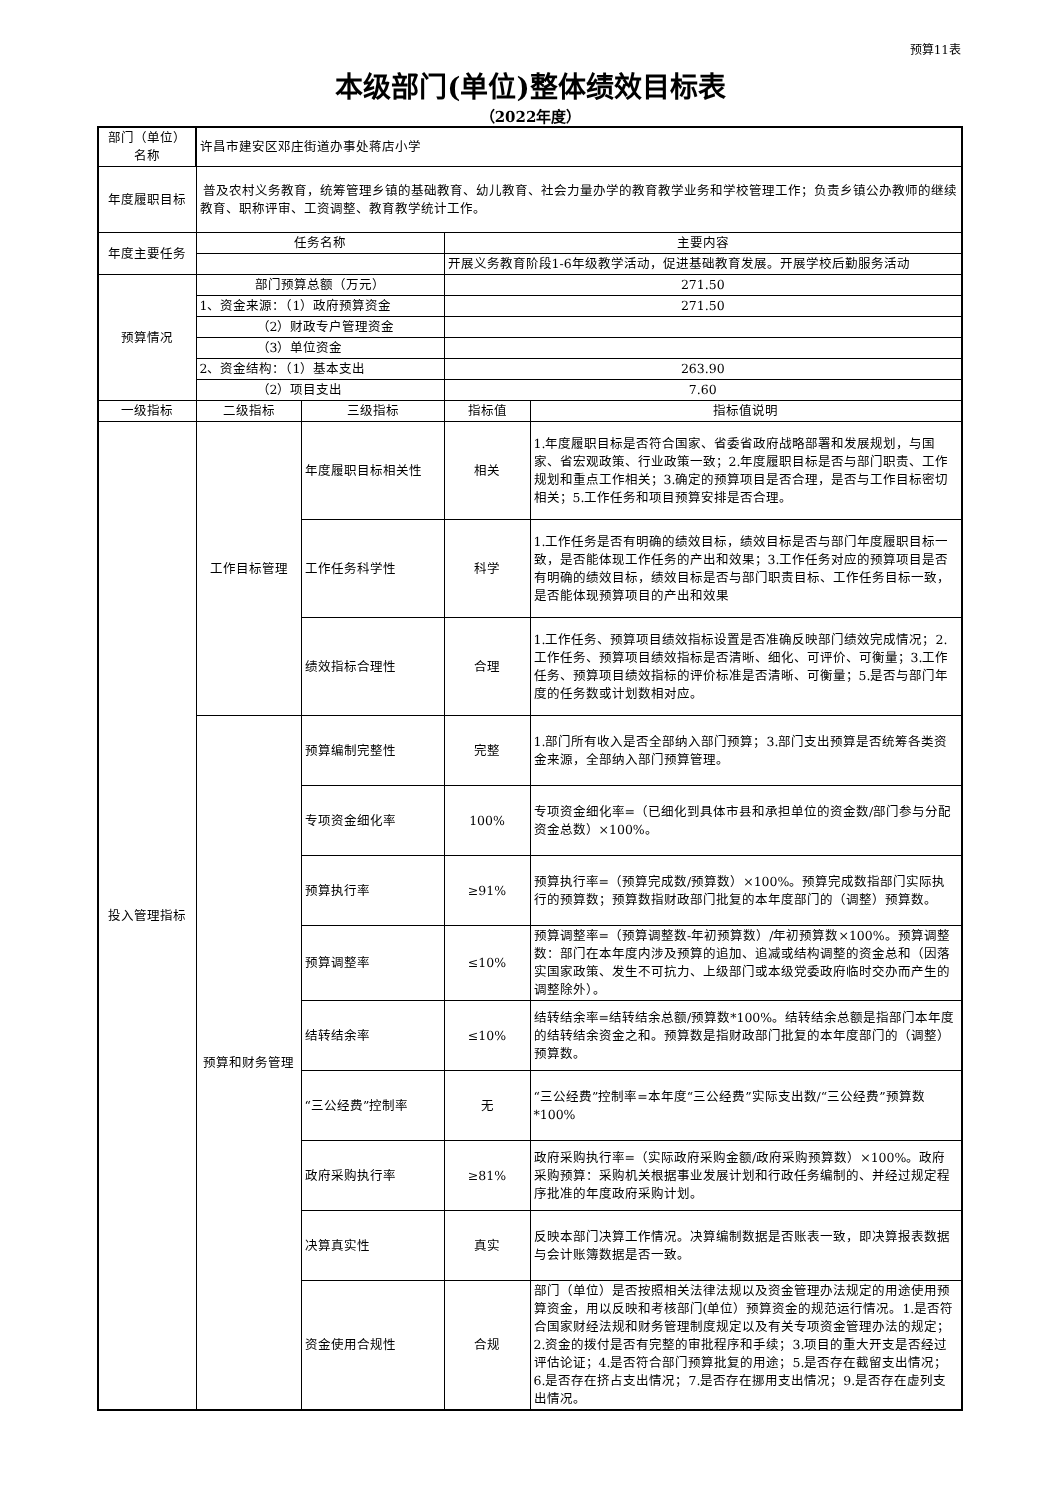预算11表
本级部门(单位)整体绩效目标表
（2022年度）
| 部门（单位）名称 | 许昌市建安区邓庄街道办事处蒋店小学 | | | |
| 年度履职目标 | 普及农村义务教育，统筹管理乡镇的基础教育、幼儿教育、社会力量办学的教育教学业务和学校管理工作；负责乡镇公办教师的继续教育、职称评审、工资调整、教育教学统计工作。 | | | |
| 年度主要任务 | 任务名称 | | 主要内容 | |
| | | | 开展义务教育阶段1-6年级教学活动，促进基础教育发展。开展学校后勤服务活动 | |
| 预算情况 | 部门预算总额（万元） | | 271.50 | |
| | 1、资金来源：（1）政府预算资金 | | 271.50 | |
| | （2）财政专户管理资金 | | | |
| | （3）单位资金 | | | |
| | 2、资金结构：（1）基本支出 | | 263.90 | |
| | （2）项目支出 | | 7.60 | |
| 一级指标 | 二级指标 | 三级指标 | 指标值 | 指标值说明 |
| 投入管理指标 | 工作目标管理 | 年度履职目标相关性 | 相关 | 1.年度履职目标是否符合国家、省委省政府战略部署和发展规划，与国家、省宏观政策、行业政策一致；2.年度履职目标是否与部门职责、工作规划和重点工作相关；3.确定的预算项目是否合理，是否与工作目标密切相关；5.工作任务和项目预算安排是否合理。 |
| | | 工作任务科学性 | 科学 | 1.工作任务是否有明确的绩效目标，绩效目标是否与部门年度履职目标一致，是否能体现工作任务的产出和效果；3.工作任务对应的预算项目是否有明确的绩效目标，绩效目标是否与部门职责目标、工作任务目标一致，是否能体现预算项目的产出和效果 |
| | | 绩效指标合理性 | 合理 | 1.工作任务、预算项目绩效指标设置是否准确反映部门绩效完成情况；2.工作任务、预算项目绩效指标是否清晰、细化、可评价、可衡量；3.工作任务、预算项目绩效指标的评价标准是否清晰、可衡量；5.是否与部门年度的任务数或计划数相对应。 |
| | 预算和财务管理 | 预算编制完整性 | 完整 | 1.部门所有收入是否全部纳入部门预算；3.部门支出预算是否统筹各类资金来源，全部纳入部门预算管理。 |
| | | 专项资金细化率 | 100% | 专项资金细化率=（已细化到具体市县和承担单位的资金数/部门参与分配资金总数）×100%。 |
| | | 预算执行率 | ≥91% | 预算执行率=（预算完成数/预算数）×100%。预算完成数指部门实际执行的预算数；预算数指财政部门批复的本年度部门的（调整）预算数。 |
| | | 预算调整率 | ≤10% | 预算调整率=（预算调整数-年初预算数）/年初预算数×100%。预算调整数：部门在本年度内涉及预算的追加、追减或结构调整的资金总和（因落实国家政策、发生不可抗力、上级部门或本级党委政府临时交办而产生的调整除外）。 |
| | | 结转结余率 | ≤10% | 结转结余率=结转结余总额/预算数*100%。结转结余总额是指部门本年度的结转结余资金之和。预算数是指财政部门批复的本年度部门的（调整）预算数。 |
| | | “三公经费”控制率 | 无 | “三公经费”控制率=本年度“三公经费”实际支出数/“三公经费”预算数*100% |
| | | 政府采购执行率 | ≥81% | 政府采购执行率=（实际政府采购金额/政府采购预算数）×100%。政府采购预算：采购机关根据事业发展计划和行政任务编制的、并经过规定程序批准的年度政府采购计划。 |
| | | 决算真实性 | 真实 | 反映本部门决算工作情况。决算编制数据是否账表一致，即决算报表数据与会计账簿数据是否一致。 |
| | | 资金使用合规性 | 合规 | 部门（单位）是否按照相关法律法规以及资金管理办法规定的用途使用预算资金，用以反映和考核部门(单位）预算资金的规范运行情况。1.是否符合国家财经法规和财务管理制度规定以及有关专项资金管理办法的规定；2.资金的拨付是否有完整的审批程序和手续；3.项目的重大开支是否经过评估论证；4.是否符合部门预算批复的用途；5.是否存在截留支出情况；6.是否存在挤占支出情况；7.是否存在挪用支出情况；9.是否存在虚列支出情况。 |